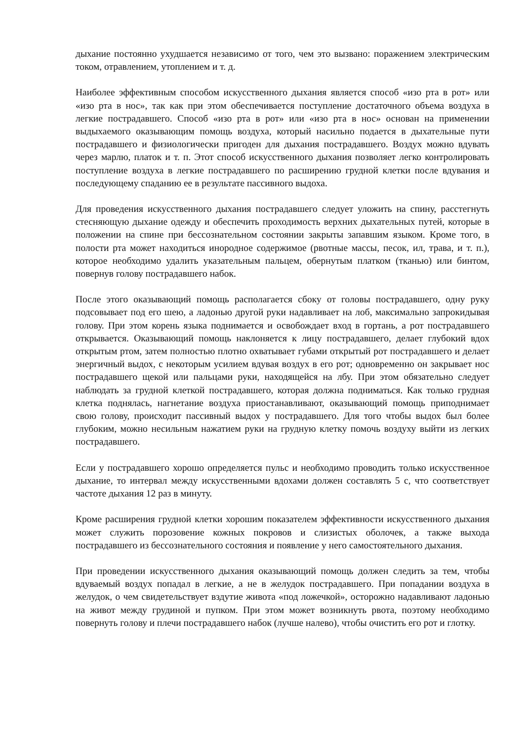дыхание постоянно ухудшается независимо от того, чем это вызвано: поражением электрическим током, отравлением, утоплением и т. д.
Наиболее эффективным способом искусственного дыхания является способ «изо рта в рот» или «изо рта в нос», так как при этом обеспечивается поступление достаточного объема воздуха в легкие пострадавшего. Способ «изо рта в рот» или «изо рта в нос» основан на применении выдыхаемого оказывающим помощь воздуха, который насильно подается в дыхательные пути пострадавшего и физиологически пригоден для дыхания пострадавшего. Воздух можно вдувать через марлю, платок и т. п. Этот способ искусственного дыхания позволяет легко контролировать поступление воздуха в легкие пострадавшего по расширению грудной клетки после вдувания и последующему спаданию ее в результате пассивного выдоха.
Для проведения искусственного дыхания пострадавшего следует уложить на спину, расстегнуть стесняющую дыхание одежду и обеспечить проходимость верхних дыхательных путей, которые в положении на спине при бессознательном состоянии закрыты запавшим языком. Кроме того, в полости рта может находиться инородное содержимое (рвотные массы, песок, ил, трава, и т. п.), которое необходимо удалить указательным пальцем, обернутым платком (тканью) или бинтом, повернув голову пострадавшего набок.
После этого оказывающий помощь располагается сбоку от головы пострадавшего, одну руку подсовывает под его шею, а ладонью другой руки надавливает на лоб, максимально запрокидывая голову. При этом корень языка поднимается и освобождает вход в гортань, а рот пострадавшего открывается. Оказывающий помощь наклоняется к лицу пострадавшего, делает глубокий вдох открытым ртом, затем полностью плотно охватывает губами открытый рот пострадавшего и делает энергичный выдох, с некоторым усилием вдувая воздух в его рот; одновременно он закрывает нос пострадавшего щекой или пальцами руки, находящейся на лбу. При этом обязательно следует наблюдать за грудной клеткой пострадавшего, которая должна подниматься. Как только грудная клетка поднялась, нагнетание воздуха приостанавливают, оказывающий помощь приподнимает свою голову, происходит пассивный выдох у пострадавшего. Для того чтобы выдох был более глубоким, можно несильным нажатием руки на грудную клетку помочь воздуху выйти из легких пострадавшего.
Если у пострадавшего хорошо определяется пульс и необходимо проводить только искусственное дыхание, то интервал между искусственными вдохами должен составлять 5 с, что соответствует частоте дыхания 12 раз в минуту.
Кроме расширения грудной клетки хорошим показателем эффективности искусственного дыхания может служить порозовение кожных покровов и слизистых оболочек, а также выхода пострадавшего из бессознательного состояния и появление у него самостоятельного дыхания.
При проведении искусственного дыхания оказывающий помощь должен следить за тем, чтобы вдуваемый воздух попадал в легкие, а не в желудок пострадавшего. При попадании воздуха в желудок, о чем свидетельствует вздутие живота «под ложечкой», осторожно надавливают ладонью на живот между грудиной и пупком. При этом может возникнуть рвота, поэтому необходимо повернуть голову и плечи пострадавшего набок (лучше налево), чтобы очистить его рот и глотку.